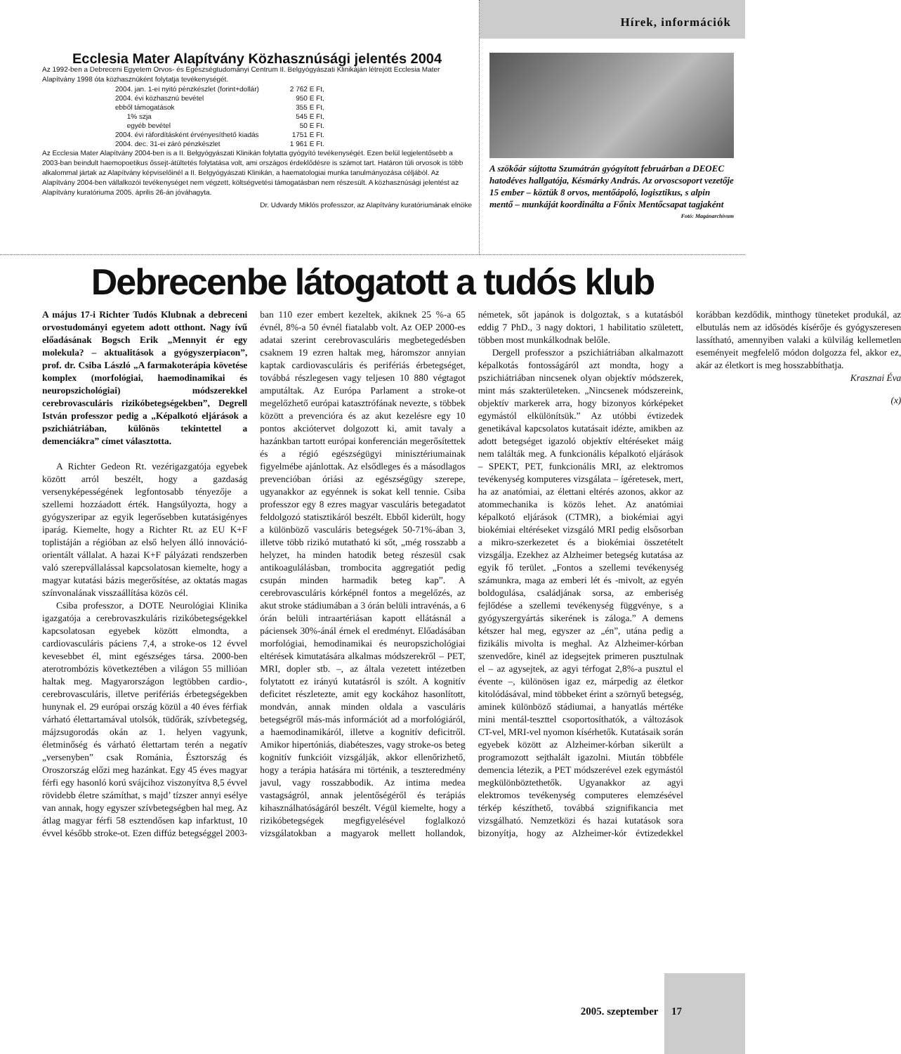Ecclesia Mater Alapítvány Közhasznúsági jelentés 2004
Az 1992-ben a Debreceni Egyetem Orvos- és Egészségtudományi Centrum II. Belgyógyászati Klinikáján létrejött Ecclesia Mater Alapítvány 1998 óta közhasznúként folytatja tevékenységét.
| 2004. jan. 1-ei nyitó pénzkészlet (forint+dollár) | 2 762 E Ft, |
| 2004. évi közhasznú bevétel | 950 E Ft, |
| ebből támogatások | 355 E Ft, |
| 1% szja | 545 E Ft, |
| egyéb bevétel | 50 E Ft. |
| 2004. évi ráfordításként érvényesíthető kiadás | 1751 E Ft. |
| 2004. dec. 31-ei záró pénzkészlet | 1 961 E Ft. |
Az Ecclesia Mater Alapítvány 2004-ben is a II. Belgyógyászati Klinikán folytatta gyógyító tevékenységét. Ezen belül legjelentősebb a 2003-ban beindult haemopoetikus őssejt-átültetés folytatása volt, ami országos érdeklődésre is számot tart. Határon túli orvosok is több alkalommal jártak az Alapítvány képviselőinél a II. Belgyógyászati Klinikán, a haematologiai munka tanulmányozása céljából. Az Alapítvány 2004-ben vállalkozói tevékenységet nem végzett, költségvetési támogatásban nem részesült. A közhasznúsági jelentést az Alapítvány kuratóriuma 2005. április 26-án jóváhagyta.
Dr. Udvardy Miklós professzor, az Alapítvány kuratóriumának elnöke
Hírek, információk
A szökőár sújtotta Szumátrán gyógyított februárban a DEOEC hatodéves hallgatója, Késmárky András. Az orvoscsoport vezetője 15 ember – köztük 8 orvos, mentőápoló, logisztikus, s alpin mentő – munkáját koordinálta a Főnix Mentőcsapat tagjaként Fotó: Magánarchívum
Debrecenbe látogatott a tudós klub
A május 17-i Richter Tudós Klubnak a debreceni orvostudományi egyetem adott otthont. Nagy ívű előadásának Bogsch Erik „Mennyit ér egy molekula? – aktualitások a gyógyszerpiacon”, prof. dr. Csiba László „A farmakoterápia követése komplex (morfológiai, haemodinamikai és neuropszichológiai) módszerekkel cerebrovasculáris rizikóbetegségekben”, Degrell István professzor pedig a „Képalkotó eljárások a pszichiátriában, különös tekintettel a demenciákra” címet választotta.
A Richter Gedeon Rt. vezérigazgatója egyebek között arról beszélt, hogy a gazdaság versenyképességének legfontosabb tényezője a szellemi hozzáadott érték. Hangsúlyozta, hogy a gyógyszeripar az egyik legerősebben kutatásigényes iparág. Kiemelte, hogy a Richter Rt. az EU K+F toplistáján a régióban az első helyen álló innováció-orientált vállalat. A hazai K+F pályázati rendszerben való szerepvállalással kapcsolatosan kiemelte, hogy a magyar kutatási bázis megerősítése, az oktatás magas színvonalának visszaállítása közös cél.
Csiba professzor, a DOTE Neurológiai Klinika igazgatója a cerebrovaszkuláris rizikóbetegségekkel kapcsolatosan egyebek között elmondta, a cardiovasculáris páciens 7,4, a stroke-os 12 évvel kevesebbet él, mint egészséges társa. 2000-ben aterotrombózis következtében a világon 55 millióan haltak meg. Magyarországon legtöbben cardio-, cerebrovasculáris, illetve perifériás érbetegségekben hunynak el. 29 európai ország közül a 40 éves férfiak várható élettartamával utolsók, tüdőrák, szívbetegség, májzsugorodás okán az 1. helyen vagyunk, életminőség és várható élettartam terén a negatív „versenyben” csak Románia, Észtország és Oroszország előzi meg hazánkat. Egy 45 éves magyar férfi egy hasonló korú svájcihoz viszonyítva 8,5 évvel rövidebb életre számíthat, s majd’ tízszer annyi esélye van annak, hogy egyszer szívbetegségben hal meg. Az átlag magyar férfi 58 esztendősen kap infarktust, 10 évvel később stroke-ot. Ezen diffúz betegséggel 2003-ban 110 ezer embert kezeltek, akiknek 25 %-a 65 évnél, 8%-a 50 évnél fiatalabb volt. Az OEP 2000-es adatai szerint cerebrovasculáris megbetegedésben csaknem 19 ezren haltak meg, háromszor annyian kaptak cardiovasculáris és perifériás érbetegséget, továbbá részlegesen vagy teljesen 10 880 végtagot amputáltak. Az Európa Parlament a stroke-ot megelőzhető európai katasztrófának nevezte, s többek között a prevencióra és az akut kezelésre egy 10 pontos akciótervet dolgozott ki, amit tavaly a hazánkban tartott európai konferencián megerősítettek és a régió egészségügyi minisztériumainak figyelmébe ajánlottak. Az elsődleges és a másodlagos prevencióban óriási az egészségügy szerepe, ugyanakkor az egyénnek is sokat kell tennie. Csiba professzor egy 8 ezres magyar vasculáris betegadatot feldolgozó statisztikáról beszélt. Ebből kiderült, hogy a különböző vasculáris betegségek 50-71%-ában 3, illetve több rizikó mutatható ki sőt, „még rosszabb a helyzet, ha minden hatodik beteg részesül csak antikoagulálásban, trombocita aggregatiót pedig csupán minden harmadik beteg kap”. A cerebrovasculáris kórképnél fontos a megelőzés, az akut stroke stádiumában a 3 órán belüli intravénás, a 6 órán belüli intraartériásan kapott ellátásnál a páciensek 30%-ánál érnek el eredményt. Előadásában morfológiai, hemodinamikai és neuropszichológiai eltérések kimutatására alkalmas módszerekről – PET, MRI, dopler stb. –, az általa vezetett intézetben folytatott ez irányú kutatásról is szólt. A kognitív deficitet részletezte, amit egy kockához hasonlított, mondván, annak minden oldala a vasculáris betegségről más-más információt ad a morfológiáról, a haemodinamikáról, illetve a kognitív deficitről. Amikor hipertóniás, diabéteszes, vagy stroke-os beteg kognitív funkcióit vizsgálják, akkor ellenőrizhető, hogy a terápia hatására mi történik, a teszteredmény javul, vagy rosszabbodik. Az intima medea vastagságról, annak jelentőségéről és terápiás kihasználhatóságáról beszélt. Végül kiemelte, hogy a rizikóbetegségek megfigyelésével foglalkozó vizsgálatokban a magyarok mellett hollandok, németek, sőt japánok is dolgoztak, s a kutatásból eddig 7 PhD., 3 nagy doktori, 1 habilitatio született, többen most munkálkodnak belőle.
Dergell professzor a pszichiátriában alkalmazott képalkotás fontosságáról azt mondta, hogy a pszichiátriában nincsenek olyan objektív módszerek, mint más szakterületeken. „Nincsenek módszereink, objektív markerek arra, hogy bizonyos kórképeket egymástól elkülönítsük.” Az utóbbi évtizedek genetikával kapcsolatos kutatásait idézte, amikben az adott betegséget igazoló objektív eltéréseket máig nem találták meg. A funkcionális képalkotó eljárások – SPEKT, PET, funkcionális MRI, az elektromos tevékenység komputeres vizsgálata – ígéretesek, mert, ha az anatómiai, az élettani eltérés azonos, akkor az atommechanika is közös lehet. Az anatómiai képalkotó eljárások (CTMR), a biokémiai agyi biokémiai eltéréseket vizsgáló MRI pedig elsősorban a mikro-szerkezetet és a biokémiai összetételt vizsgálja. Ezekhez az Alzheimer betegség kutatása az egyik fő terület. „Fontos a szellemi tevékenység számunkra, maga az emberi lét és -mivolt, az egyén boldogulása, családjának sorsa, az emberiség fejlődése a szellemi tevékenység függvénye, s a gyógyszergyártás sikerének is záloga.” A demens kétszer hal meg, egyszer az „én”, utána pedig a fizikális mivolta is meghal. Az Alzheimer-kórban szenvedőre, kinél az idegsejtek primeren pusztulnak el – az agysejtek, az agyi térfogat 2,8%-a pusztul el évente –, különösen igaz ez, márpedig az életkor kitolódásával, mind többeket érint a szörnyű betegség, aminek különböző stádiumai, a hanyatlás mértéke mini mentál-teszttel csoportosíthatók, a változások CT-vel, MRI-vel nyomon kísérhetők. Kutatásaik során egyebek között az Alzheimer-kórban sikerült a programozott sejthalált igazolni. Miután többféle demencia létezik, a PET módszerével ezek egymástól megkülönböztethetők. Ugyanakkor az agyi elektromos tevékenység computeres elemzésével térkép készíthető, továbbá szignifikancia met vizsgálható. Nemzetközi és hazai kutatások sora bizonyítja, hogy az Alzheimer-kór évtizedekkel korábban kezdődik, minthogy tüneteket produkál, az elbutulás nem az idősödés kísérője és gyógyszeresen lassítható, amennyiben valaki a külvilág kellemetlen eseményeit megfelelő módon dolgozza fel, akkor ez, akár az életkort is meg hosszabbíthatja.
Krasznai Éva
(x)
2005. szeptember 17